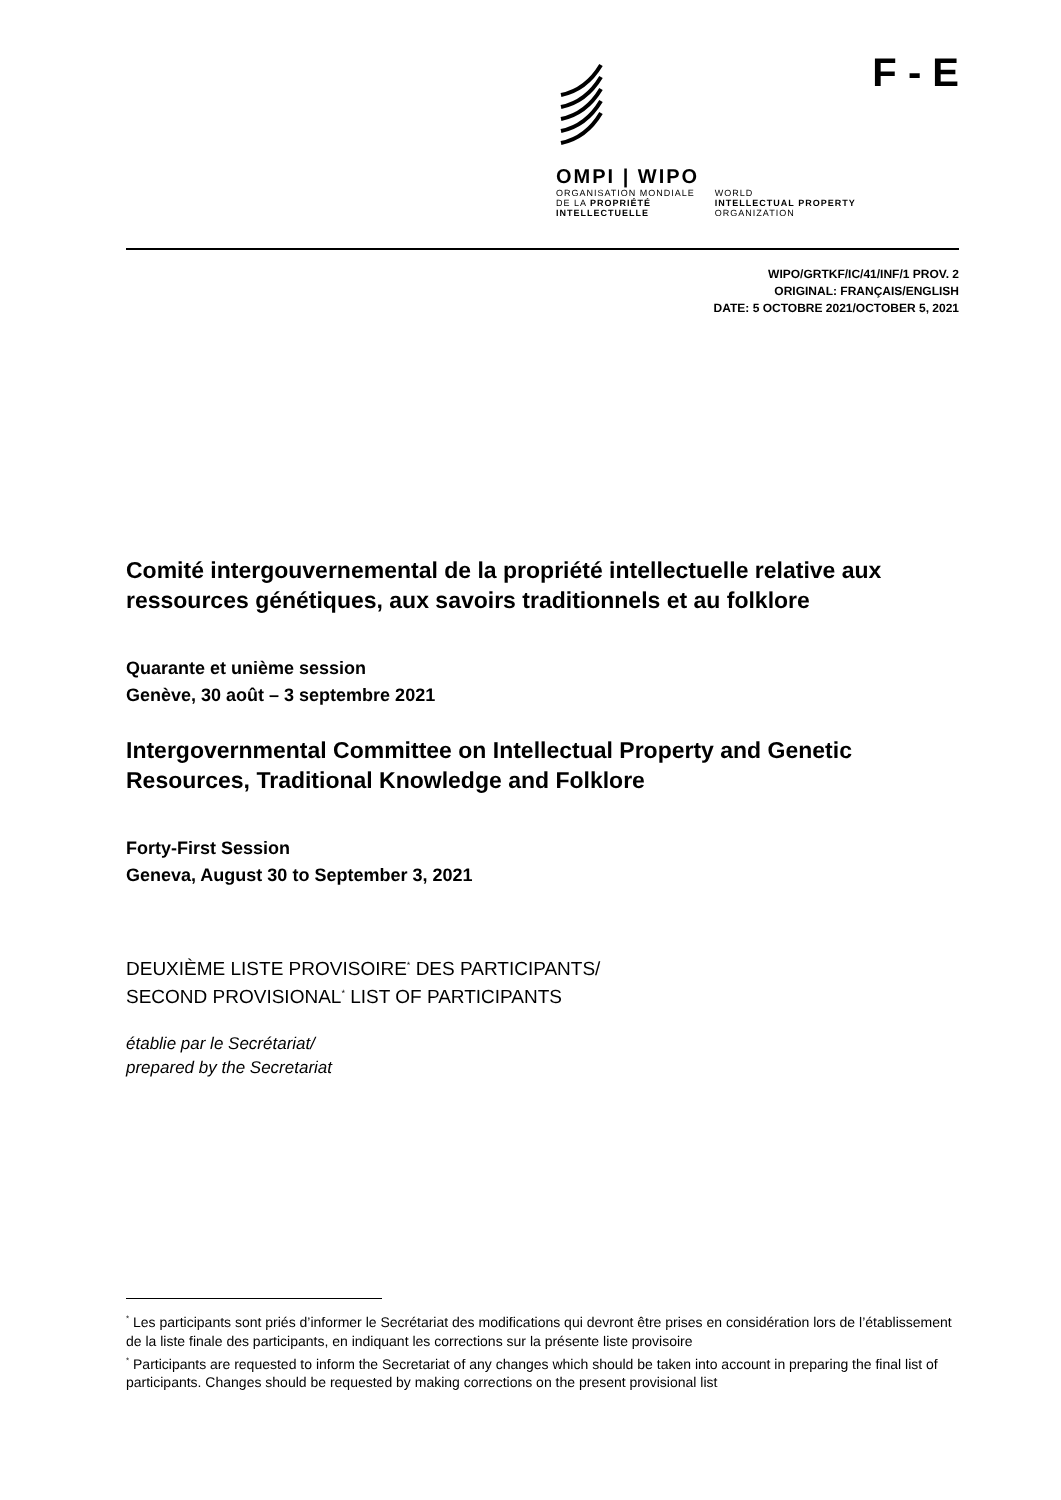OMPI | WIPO
ORGANISATION MONDIALE
DE LA PROPRIÉTÉ
INTELLECTUELLE
WORLD
INTELLECTUAL PROPERTY
ORGANIZATION
F - E
WIPO/GRTKF/IC/41/INF/1 PROV. 2
ORIGINAL: FRANÇAIS/ENGLISH
DATE: 5 OCTOBRE 2021/OCTOBER 5, 2021
Comité intergouvernemental de la propriété intellectuelle relative aux ressources génétiques, aux savoirs traditionnels et au folklore
Quarante et unième session
Genève, 30 août – 3 septembre 2021
Intergovernmental Committee on Intellectual Property and Genetic Resources, Traditional Knowledge and Folklore
Forty-First Session
Geneva, August 30 to September 3, 2021
DEUXIÈME LISTE PROVISOIRE<sup>*</sup> DES PARTICIPANTS/
SECOND PROVISIONAL<sup>*</sup> LIST OF PARTICIPANTS
établie par le Secrétariat/
prepared by the Secretariat
<sup>*</sup> Les participants sont priés d’informer le Secrétariat des modifications qui devront être prises en considération lors de l’établissement de la liste finale des participants, en indiquant les corrections sur la présente liste provisoire
<sup>*</sup> Participants are requested to inform the Secretariat of any changes which should be taken into account in preparing the final list of participants. Changes should be requested by making corrections on the present provisional list